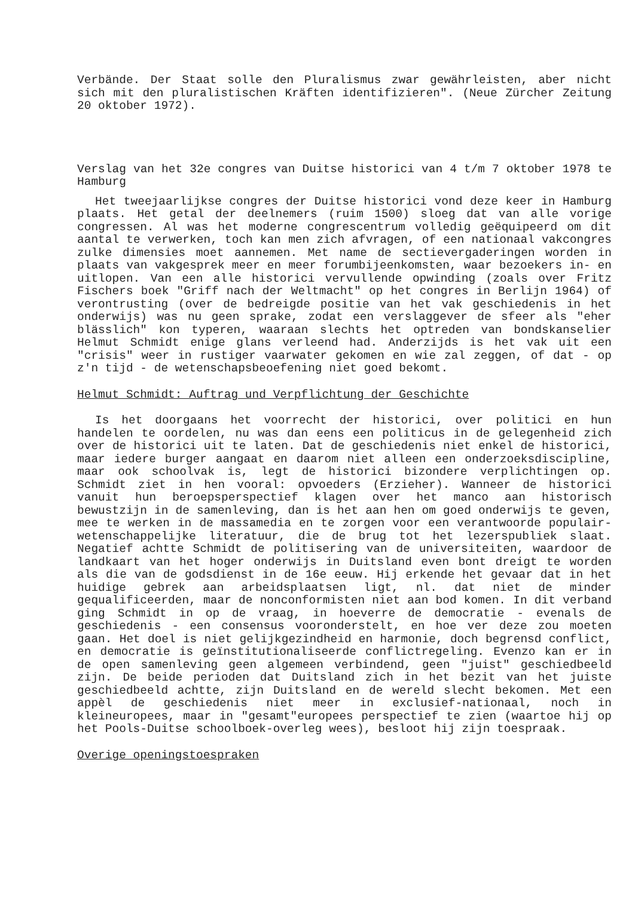Verbände. Der Staat solle den Pluralismus zwar gewährleisten, aber nicht sich mit den pluralistischen Kräften identifizieren". (Neue Zürcher Zeitung 20 oktober 1972).
Verslag van het 32e congres van Duitse historici van 4 t/m 7 oktober 1978 te Hamburg
Het tweejaarlijkse congres der Duitse historici vond deze keer in Hamburg plaats. Het getal der deelnemers (ruim 1500) sloeg dat van alle vorige congressen. Al was het moderne congrescentrum volledig geëquipeerd om dit aantal te verwerken, toch kan men zich afvragen, of een nationaal vakcongres zulke dimensies moet aannemen. Met name de sectievergaderingen worden in plaats van vakgesprek meer en meer forumbijeenkomsten, waar bezoekers in- en uitlopen. Van een alle historici vervullende opwinding (zoals over Fritz Fischers boek "Griff nach der Weltmacht" op het congres in Berlijn 1964) of verontrusting (over de bedreigde positie van het vak geschiedenis in het onderwijs) was nu geen sprake, zodat een verslaggever de sfeer als "eher blässlich" kon typeren, waaraan slechts het optreden van bondskanselier Helmut Schmidt enige glans verleend had. Anderzijds is het vak uit een "crisis" weer in rustiger vaarwater gekomen en wie zal zeggen, of dat - op z'n tijd - de wetenschapsbeoefening niet goed bekomt.
Helmut Schmidt: Auftrag und Verpflichtung der Geschichte
Is het doorgaans het voorrecht der historici, over politici en hun handelen te oordelen, nu was dan eens een politicus in de gelegenheid zich over de historici uit te laten. Dat de geschiedenis niet enkel de historici, maar iedere burger aangaat en daarom niet alleen een onderzoeksdiscipline, maar ook schoolvak is, legt de historici bizondere verplichtingen op. Schmidt ziet in hen vooral: opvoeders (Erzieher). Wanneer de historici vanuit hun beroepsperspectief klagen over het manco aan historisch bewustzijn in de samenleving, dan is het aan hen om goed onderwijs te geven, mee te werken in de massamedia en te zorgen voor een verantwoorde populair-wetenschappelijke literatuur, die de brug tot het lezerspubliek slaat. Negatief achtte Schmidt de politisering van de universiteiten, waardoor de landkaart van het hoger onderwijs in Duitsland even bont dreigt te worden als die van de godsdienst in de 16e eeuw. Hij erkende het gevaar dat in het huidige gebrek aan arbeidsplaatsen ligt, nl. dat niet de minder gequalificeerden, maar de nonconformisten niet aan bod komen. In dit verband ging Schmidt in op de vraag, in hoeverre de democratie - evenals de geschiedenis - een consensus vooronderstelt, en hoe ver deze zou moeten gaan. Het doel is niet gelijkgezindheid en harmonie, doch begrensd conflict, en democratie is geïnstitutionaliseerde conflictregeling. Evenzo kan er in de open samenleving geen algemeen verbindend, geen "juist" geschiedbeeld zijn. De beide perioden dat Duitsland zich in het bezit van het juiste geschiedbeeld achtte, zijn Duitsland en de wereld slecht bekomen. Met een appèl de geschiedenis niet meer in exclusief-nationaal, noch in kleineuropees, maar in "gesamt"europees perspectief te zien (waartoe hij op het Pools-Duitse schoolboek-overleg wees), besloot hij zijn toespraak.
Overige openingstoespraken